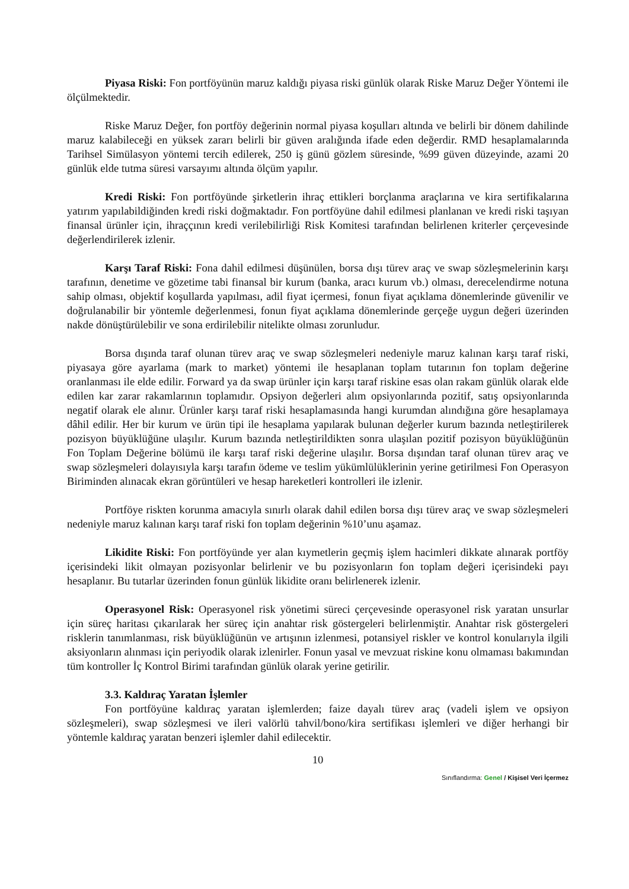Piyasa Riski: Fon portföyünün maruz kaldığı piyasa riski günlük olarak Riske Maruz Değer Yöntemi ile ölçülmektedir.
Riske Maruz Değer, fon portföy değerinin normal piyasa koşulları altında ve belirli bir dönem dahilinde maruz kalabileceği en yüksek zararı belirli bir güven aralığında ifade eden değerdir. RMD hesaplamalarında Tarihsel Simülasyon yöntemi tercih edilerek, 250 iş günü gözlem süresinde, %99 güven düzeyinde, azami 20 günlük elde tutma süresi varsayımı altında ölçüm yapılır.
Kredi Riski: Fon portföyünde şirketlerin ihraç ettikleri borçlanma araçlarına ve kira sertifikalarına yatırım yapılabildiğinden kredi riski doğmaktadır. Fon portföyüne dahil edilmesi planlanan ve kredi riski taşıyan finansal ürünler için, ihraççının kredi verilebilirliği Risk Komitesi tarafından belirlenen kriterler çerçevesinde değerlendirilerek izlenir.
Karşı Taraf Riski: Fona dahil edilmesi düşünülen, borsa dışı türev araç ve swap sözleşmelerinin karşı tarafının, denetime ve gözetime tabi finansal bir kurum (banka, aracı kurum vb.) olması, derecelendirme notuna sahip olması, objektif koşullarda yapılması, adil fiyat içermesi, fonun fiyat açıklama dönemlerinde güvenilir ve doğrulanabilir bir yöntemle değerlenmesi, fonun fiyat açıklama dönemlerinde gerçeğe uygun değeri üzerinden nakde dönüştürülebilir ve sona erdirilebilir nitelikte olması zorunludur.
Borsa dışında taraf olunan türev araç ve swap sözleşmeleri nedeniyle maruz kalınan karşı taraf riski, piyasaya göre ayarlama (mark to market) yöntemi ile hesaplanan toplam tutarının fon toplam değerine oranlanması ile elde edilir. Forward ya da swap ürünler için karşı taraf riskine esas olan rakam günlük olarak elde edilen kar zarar rakamlarının toplamıdır. Opsiyon değerleri alım opsiyonlarında pozitif, satış opsiyonlarında negatif olarak ele alınır. Ürünler karşı taraf riski hesaplamasında hangi kurumdan alındığına göre hesaplamaya dâhil edilir. Her bir kurum ve ürün tipi ile hesaplama yapılarak bulunan değerler kurum bazında netleştirilerek pozisyon büyüklüğüne ulaşılır. Kurum bazında netleştirildikten sonra ulaşılan pozitif pozisyon büyüklüğünün Fon Toplam Değerine bölümü ile karşı taraf riski değerine ulaşılır. Borsa dışından taraf olunan türev araç ve swap sözleşmeleri dolayısıyla karşı tarafın ödeme ve teslim yükümlülüklerinin yerine getirilmesi Fon Operasyon Biriminden alınacak ekran görüntüleri ve hesap hareketleri kontrolleri ile izlenir.
Portföye riskten korunma amacıyla sınırlı olarak dahil edilen borsa dışı türev araç ve swap sözleşmeleri nedeniyle maruz kalınan karşı taraf riski fon toplam değerinin %10’unu aşamaz.
Likidite Riski: Fon portföyünde yer alan kıymetlerin geçmiş işlem hacimleri dikkate alınarak portföy içerisindeki likit olmayan pozisyonlar belirlenir ve bu pozisyonların fon toplam değeri içerisindeki payı hesaplanır. Bu tutarlar üzerinden fonun günlük likidite oranı belirlenerek izlenir.
Operasyonel Risk: Operasyonel risk yönetimi süreci çerçevesinde operasyonel risk yaratan unsurlar için süreç haritası çıkarılarak her süreç için anahtar risk göstergeleri belirlenmiştir. Anahtar risk göstergeleri risklerin tanımlanması, risk büyüklüğünün ve artışının izlenmesi, potansiyel riskler ve kontrol konularıyla ilgili aksiyonların alınması için periyodik olarak izlenirler. Fonun yasal ve mevzuat riskine konu olmaması bakımından tüm kontroller İç Kontrol Birimi tarafından günlük olarak yerine getirilir.
3.3. Kaldıraç Yaratan İşlemler
Fon portföyüne kaldıraç yaratan işlemlerden; faize dayalı türev araç (vadeli işlem ve opsiyon sözleşmeleri), swap sözleşmesi ve ileri valörlü tahvil/bono/kira sertifikası işlemleri ve diğer herhangi bir yöntemle kaldıraç yaratan benzeri işlemler dahil edilecektir.
10
Sınıflandırma: Genel / Kişisel Veri İçermez